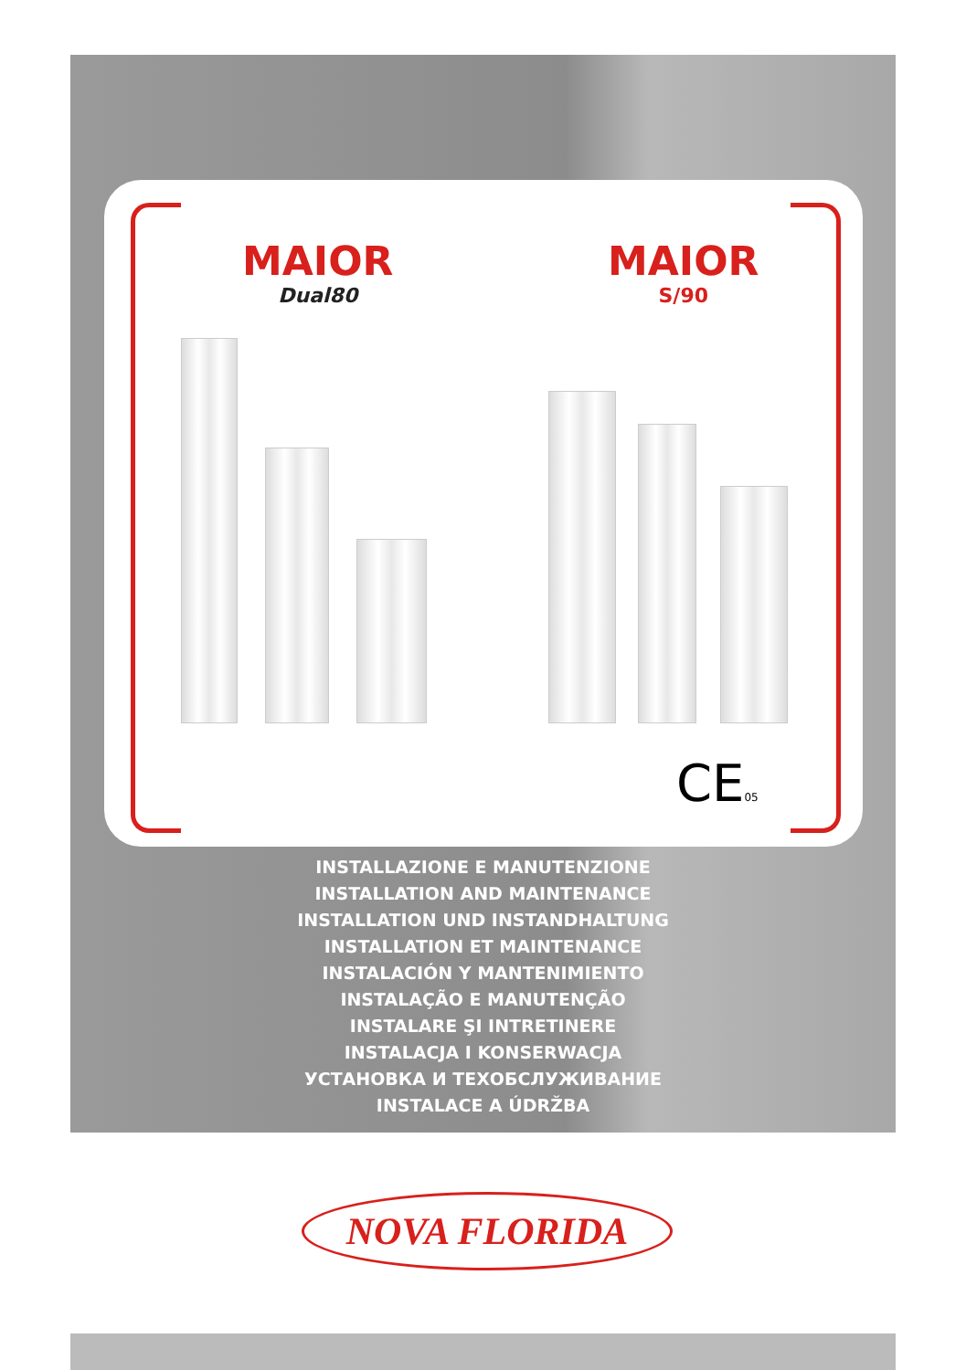MAIOR
Dual80
MAIOR
S/90
CE05
INSTALLAZIONE E MANUTENZIONE
INSTALLATION AND MAINTENANCE
INSTALLATION UND INSTANDHALTUNG
INSTALLATION ET MAINTENANCE
INSTALACIÓN Y MANTENIMIENTO
INSTALAÇÃO E MANUTENÇÃO
INSTALARE ŞI INTRETINERE
INSTALACJA I KONSERWACJA
УСТАНОВКА И ТЕХОБСЛУЖИВАНИЕ
INSTALACE A ÚDRŽBA
NOVA FLORIDA